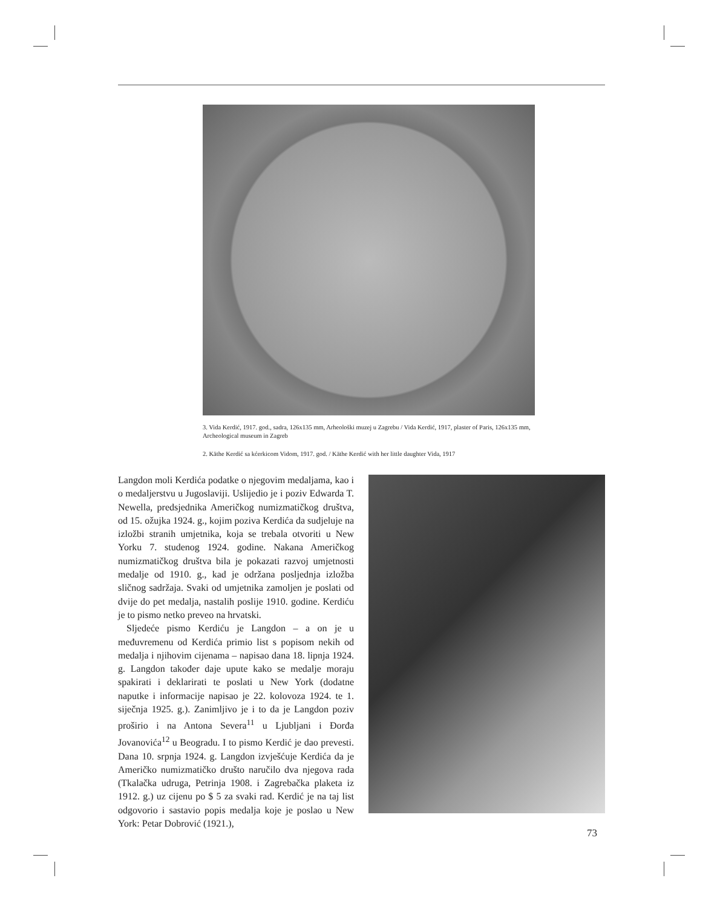3. Vida Kerdić, 1917. god., sadra, 126x135 mm, Arheološki muzej u Zagrebu / Vida Kerdić, 1917, plaster of Paris, 126x135 mm, Archeological museum in Zagreb
2. Käthe Kerdić sa kćerkicom Vidom, 1917. god. / Käthe Kerdić with her little daughter Vida, 1917
Langdon moli Kerdića podatke o njegovim medaljama, kao i o medaljerstvu u Jugoslaviji. Uslijedio je i poziv Edwarda T. Newella, predsjednika Američkog numizmatičkog društva, od 15. ožujka 1924. g., kojim poziva Kerdića da sudjeluje na izložbi stranih umjetnika, koja se trebala otvoriti u New Yorku 7. studenog 1924. godine. Nakana Američkog numizmatičkog društva bila je pokazati razvoj umjetnosti medalje od 1910. g., kad je održana posljednja izložba sličnog sadržaja. Svaki od umjetnika zamoljen je poslati od dvije do pet medalja, nastalih poslije 1910. godine. Kerdiću je to pismo netko preveo na hrvatski.
Sljedeće pismo Kerdiću je Langdon – a on je u međuvremenu od Kerdića primio list s popisom nekih od medalja i njihovim cijenama – napisao dana 18. lipnja 1924. g. Langdon također daje upute kako se medalje moraju spakirati i deklarirati te poslati u New York (dodatne naputke i informacije napisao je 22. kolovoza 1924. te 1. siječnja 1925. g.). Zanimljivo je i to da je Langdon poziv proširio i na Antona Severa<sup>11</sup> u Ljubljani i Đorđa Jovanovića<sup>12</sup> u Beogradu. I to pismo Kerdić je dao prevesti. Dana 10. srpnja 1924. g. Langdon izvješćuje Kerdića da je Američko numizmatičko društo naručilo dva njegova rada (Tkalačka udruga, Petrinja 1908. i Zagrebačka plaketa iz 1912. g.) uz cijenu po $ 5 za svaki rad. Kerdić je na taj list odgovorio i sastavio popis medalja koje je poslao u New York: Petar Dobrović (1921.),
73